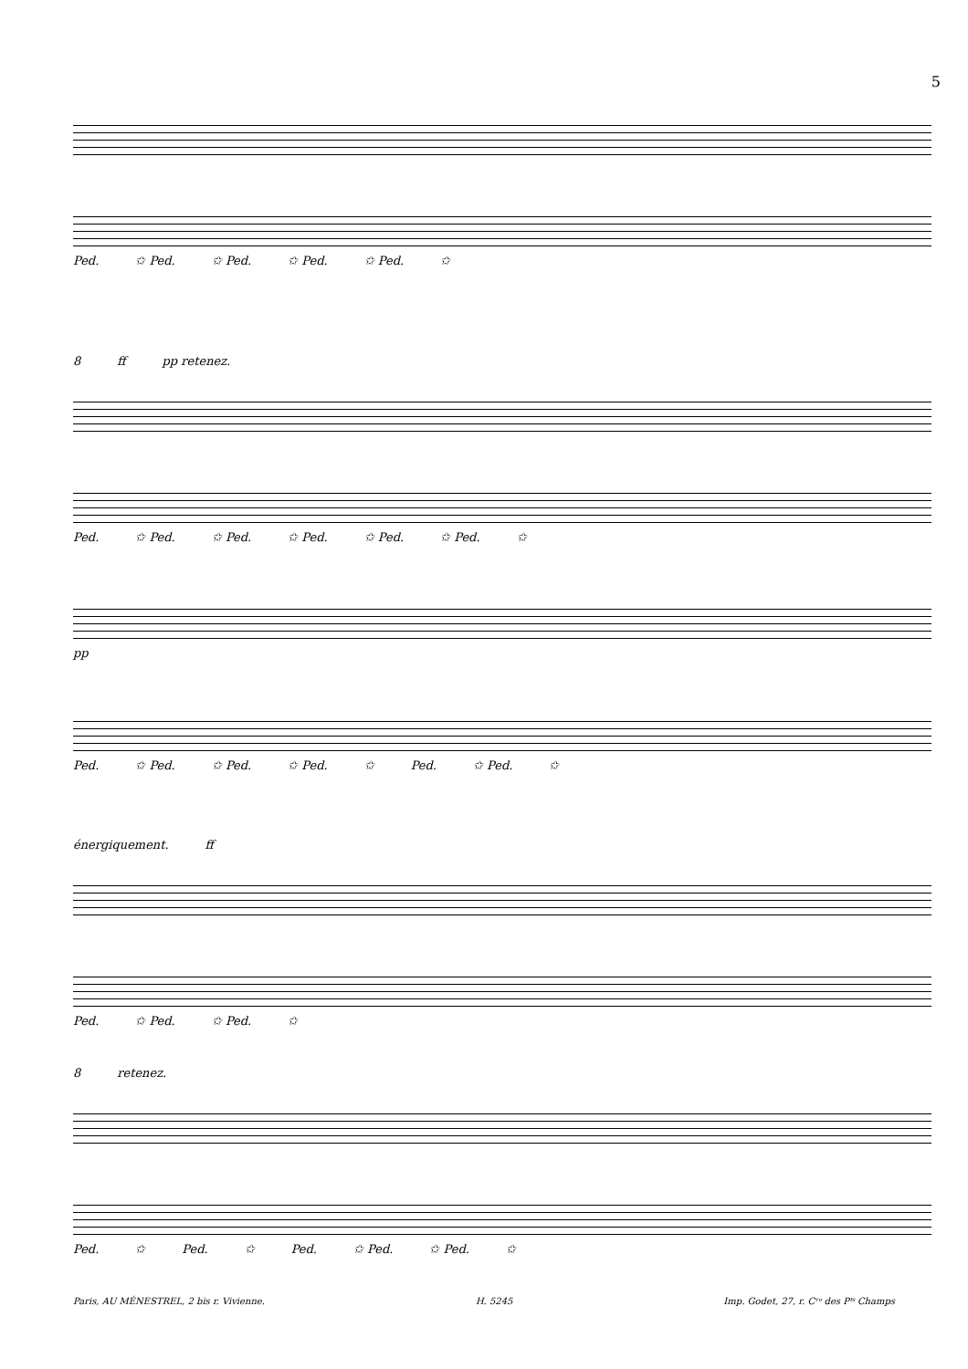5
Ped. ✩ Ped. ✩ Ped. ✩ Ped. ✩ Ped. ✩
8 ff pp retenez.
Ped. ✩ Ped. ✩ Ped. ✩ Ped. ✩ Ped. ✩ Ped. ✩
pp
Ped. ✩ Ped. ✩ Ped. ✩ Ped. ✩ Ped. ✩ Ped. ✩
énergiquement. ff
Ped. ✩ Ped. ✩ Ped. ✩
8 retenez.
Ped. ✩ Ped. ✩ Ped. ✩ Ped. ✩ Ped. ✩
Paris, AU MÉNESTREL, 2 bis r. Vivienne. H. 5245 Imp. Godet, 27, r. Cʳᵒ des Pᵗˢ Champs